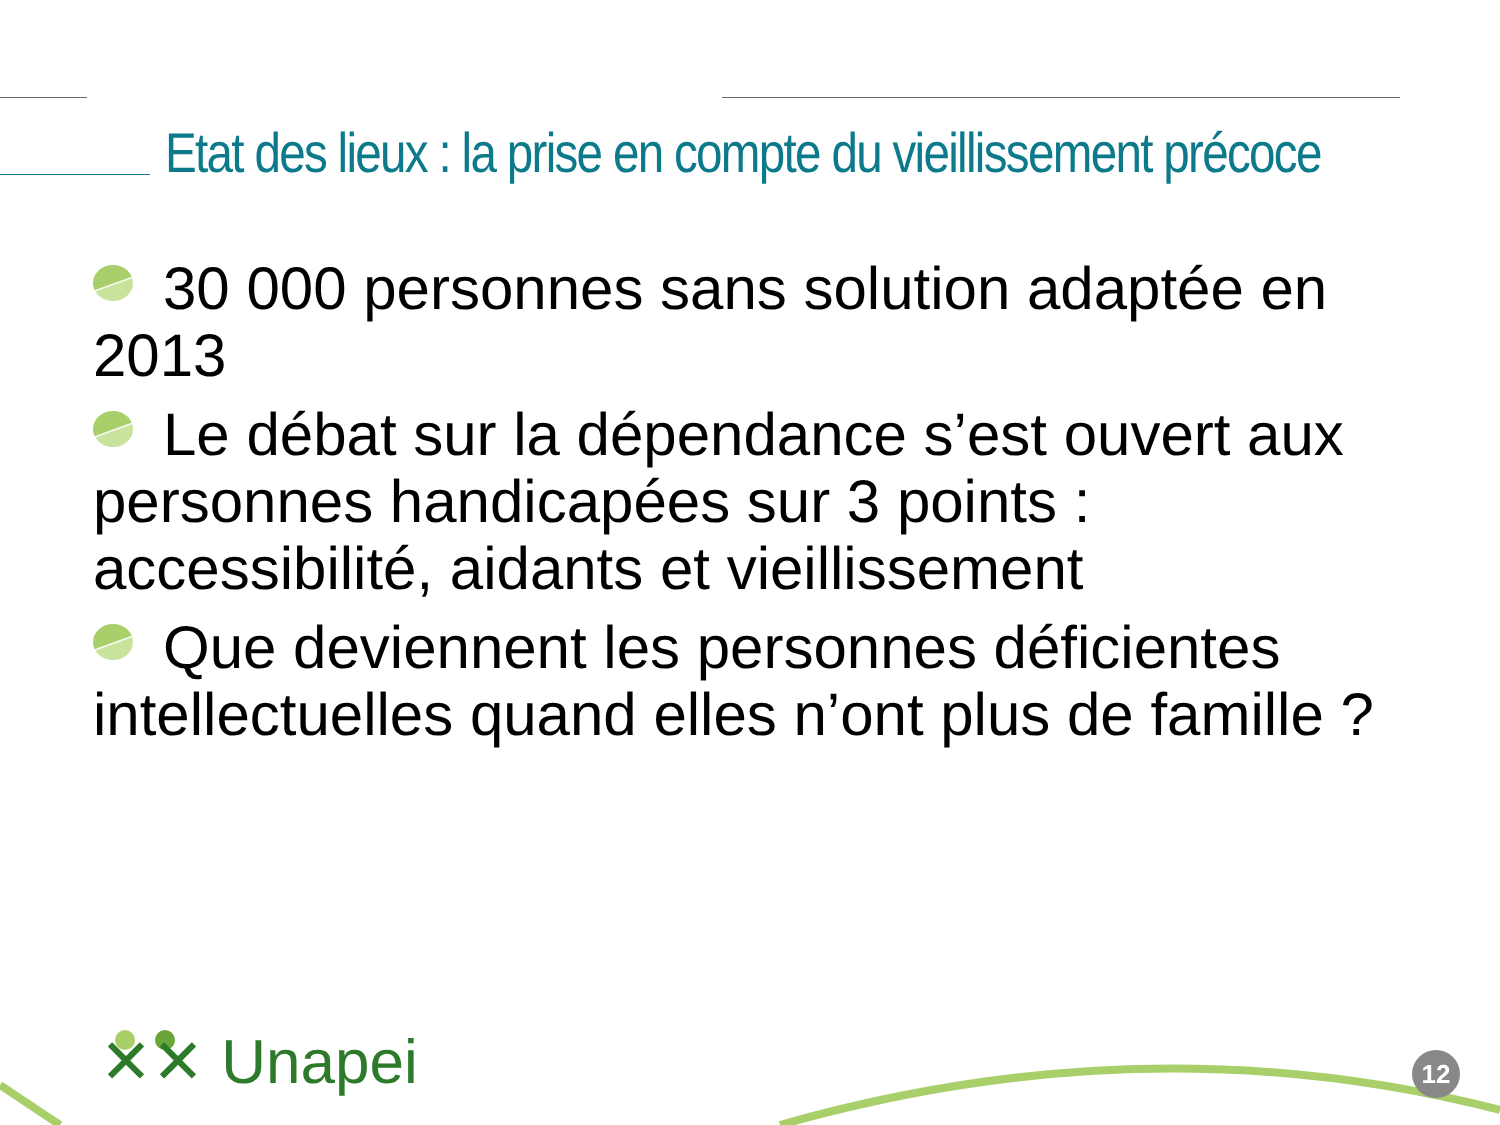Etat des lieux : la prise en compte du vieillissement précoce
30 000 personnes sans solution adaptée en 2013
Le débat sur la dépendance s’est ouvert aux personnes handicapées sur 3 points : accessibilité, aidants et vieillissement
Que deviennent les personnes déficientes intellectuelles quand elles n’ont plus de famille ?
✕✕ Unapei 12